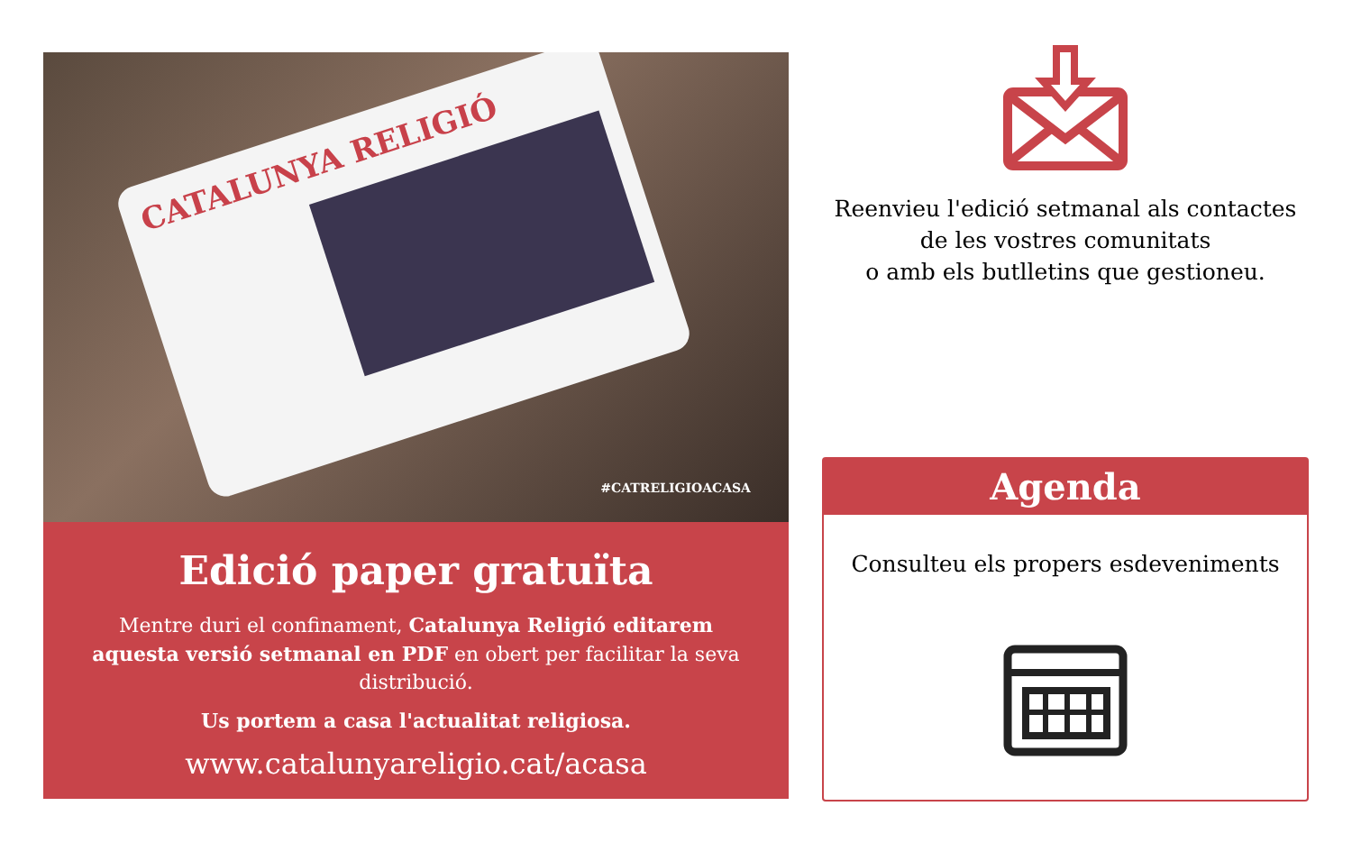CATALUNYA RELIGIÓ
#CATRELIGIOACASA
Edició paper gratuïta
Mentre duri el confinament, Catalunya Religió editarem aquesta versió setmanal en PDF en obert per facilitar la seva distribució.
Us portem a casa l'actualitat religiosa.
www.catalunyareligio.cat/acasa
Reenvieu l'edició setmanal als contactes
de les vostres comunitats
o amb els butlletins que gestioneu.
Agenda
Consulteu els propers esdeveniments